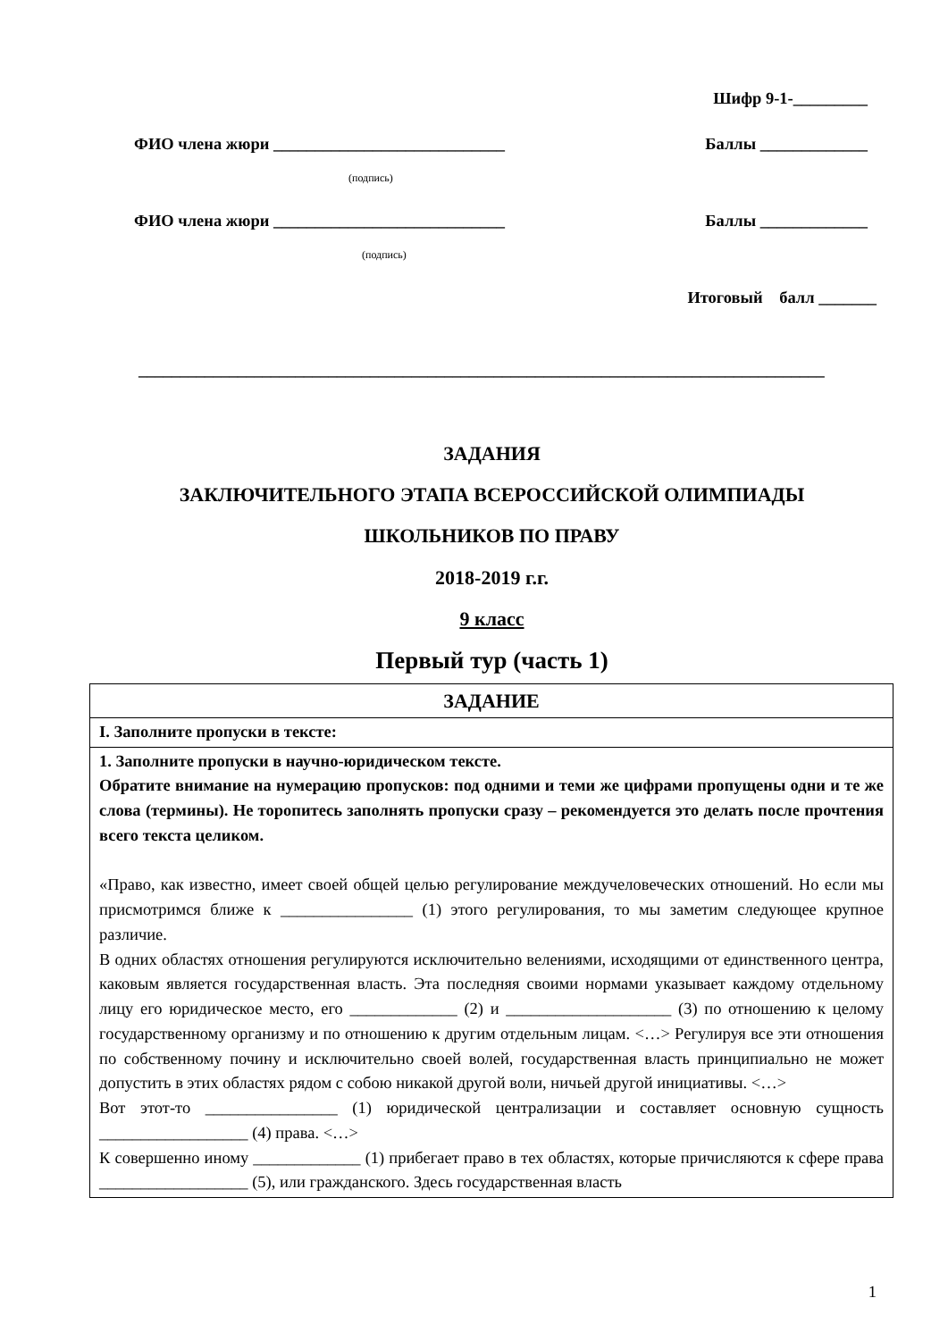Шифр 9-1-_________
ФИО члена жюри ____________________________ Баллы _____________
(подпись)
ФИО члена жюри ____________________________ Баллы _____________
(подпись)
Итоговый балл _______
___________________________________________________________________________________
ЗАДАНИЯ
ЗАКЛЮЧИТЕЛЬНОГО ЭТАПА ВСЕРОССИЙСКОЙ ОЛИМПИАДЫ
ШКОЛЬНИКОВ ПО ПРАВУ
2018-2019 г.г.
9 класс
Первый тур (часть 1)
| ЗАДАНИЕ |
| I. Заполните пропуски в тексте: |
| 1. Заполните пропуски в научно-юридическом тексте. Обратите внимание на нумерацию пропусков: под одними и теми же цифрами пропущены одни и те же слова (термины). Не торопитесь заполнять пропуски сразу – рекомендуется это делать после прочтения всего текста целиком. «Право, как известно, имеет своей общей целью регулирование междучеловеческих отношений. Но если мы присмотримся ближе к ________________ (1) этого регулирования, то мы заметим следующее крупное различие. В одних областях отношения регулируются исключительно велениями, исходящими от единственного центра, каковым является государственная власть. Эта последняя своими нормами указывает каждому отдельному лицу его юридическое место, его _____________ (2) и ____________________ (3) по отношению к целому государственному организму и по отношению к другим отдельным лицам. <…> Регулируя все эти отношения по собственному почину и исключительно своей волей, государственная власть принципиально не может допустить в этих областях рядом с собою никакой другой воли, ничьей другой инициативы. <…> Вот этот-то ________________ (1) юридической централизации и составляет основную сущность __________________ (4) права. <…> К совершенно иному _____________ (1) прибегает право в тех областях, которые причисляются к сфере права __________________ (5), или гражданского. Здесь государственная власть |
1